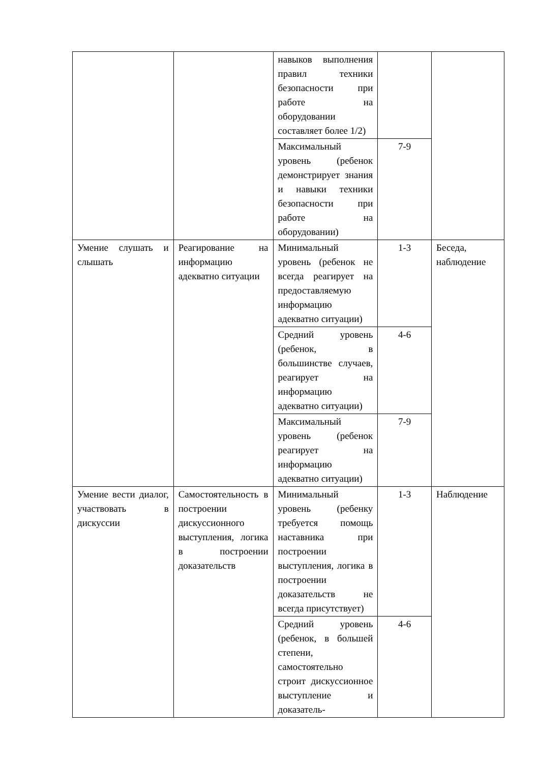| | | навыков выполнения правил техники безопасности при работе на оборудовании составляет более 1/2) | | |
| | | Максимальный уровень (ребенок демонстрирует знания и навыки техники безопасности при работе на оборудовании) | 7-9 | |
| Умение слушать и слышать | Реагирование на информацию адекватно ситуации | Минимальный уровень (ребенок не всегда реагирует на предоставляемую информацию адекватно ситуации) | 1-3 | Беседа, наблюдение |
| | | Средний уровень (ребенок, в большинстве случаев, реагирует на информацию адекватно ситуации) | 4-6 | |
| | | Максимальный уровень (ребенок реагирует на информацию адекватно ситуации) | 7-9 | |
| Умение вести диалог, участвовать в дискуссии | Самостоятельность в построении дискуссионного выступления, логика в построении доказательств | Минимальный уровень (ребенку требуется помощь наставника при построении выступления, логика в построении доказательств не всегда присутствует) | 1-3 | Наблюдение |
| | | Средний уровень (ребенок, в большей степени, самостоятельно строит дискуссионное выступление и доказатель- | 4-6 | |